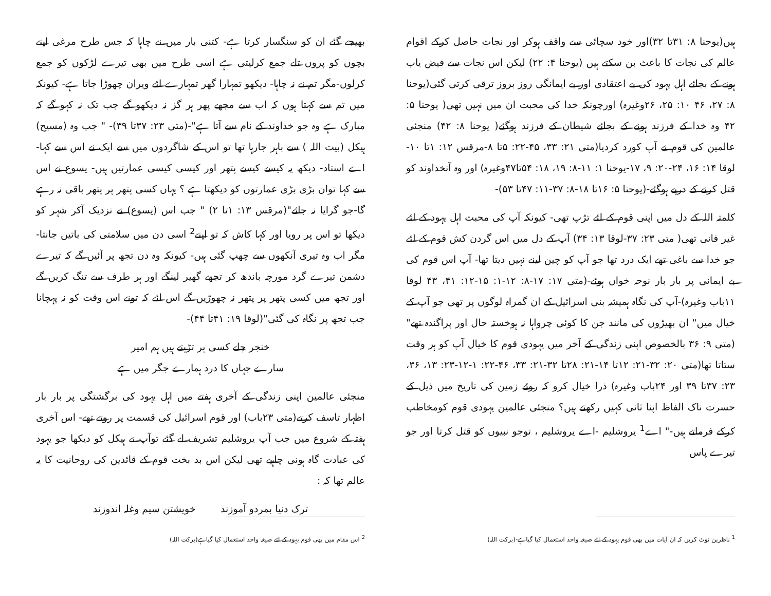ہیں(یوحنا ۸: ۳۱تا ۳۲)اور خود سچائی سے واقف ہوکر اور نجات حاصل کرکے اقوام عالم کی نجات کا باعث بن سکتے ہیں (یوحنا ۴: ۲۲) لیکن اس نجات سے فیض یاب ہونے کے بجائے اہل یہود کی بے اعتقادی اور بے ایمانگی روز بروز ترقی کرتی گئی(یوحنا ۸: ۲۷، ۴۶ ۱۰: ۲۵، ۲۶وغیرہ) اورچونکہ خدا کی محبت ان میں نہیں تھی( یوحنا ۵: ۴۲ وہ خدا کے فرزند ہونے کے بجائے شیطان کے فرزند ہوگئے( یوحنا ۸: ۴۲) منجئی عالمین کی قوم نے آپ کورد کردیا(متی ۲۱: ۳۳، ۴۵-۲۲: ۵تا ۸-مرقس ۱۲: ۱تا ۱۰-لوقا ۱۴: ۱۶، ۲۴-۲۰: ۹، ۱۷-یوحنا ۱: ۱۱-۸: ۱۹، ۱۸: ۵۴تا۴۷وغیرہ) اور وہ آنخداوند کو قتل کرنے کے درپے ہوگئے-(یوحنا ۵: ۱۶تا ۱۸-۸: ۳۷-۱۱: ۴۷تا ۵۳)-
کلمتہ اللہ کے دل میں اپنی قوم کے لئے تڑپ تھی- کیونکہ آپ کی محبت اہل یہود کے لئے غیر فانی تھی( متی ۲۳: ۳۷-لوقا ۱۳: ۳۴) آپ کے دل میں اس گردن کش قوم کے لئے جو خدا سے باغی تھے ایک درد تھا جو آپ کو چین لینے نہیں دیتا تھا- آپ اس قوم کی بے ایمانی پر بار بار نوحہ خواں ہوئے-(متی ۱۷: ۱۷-۸: ۱۲-۱: ۱۵-۱۲: ۴۱، ۴۳ لوقا ۱۱باب وغیرہ)-آپ کی نگاہ ہمیشہ بنی اسرائیل کے ان گمراہ لوگوں پر تھی جو آپ کے خیال میں" ان بھیڑوں کی مانند جن کا کوئی چرواہا نہ ہوخستہ حال اور پراگندہ تھے"(متی ۹: ۳۶ بالخصوص اپنی زندگی کے آخر میں یہودی قوم کا خیال آپ کو ہر وقت ستاتا تھا(متی ۲۰: ۳۲-۲۱: ۱۲تا ۱۴-۲۱: ۲۸تا ۳۲-۲۱: ۳۳، ۴۶-۲۲: ۱-۱۲-۲۳: ۱۳، ۳۶، ۲۳: ۳۷تا ۳۹ اور ۲۴باب وغیرہ) ذرا خیال کرو کہ روئے زمین کی تاریخ میں ذیل کے حسرت ناک الفاظ اپنا ثانی کہیں رکھتے ہیں؟ منجئی عالمین یہودی قوم کومخاطب کرکے فرماتے ہیں-" اے<sup>1</sup> یروشلیم -اے یروشلیم ، توجو نبیوں کو قتل کرتا اور جو تیرے پاس
<sup>1</sup> ناظرین نوٹ کریں کہ ان آیات میں بھی قوم یہود کے لئے صیغہ واحد استعمال کیا گیاہے-(برکت اللہ)
بھیجے گئے ان کو سنگسار کرتا ہے- کتنی بار میں نے چاہا کہ جس طرح مرغی اپنے بچوں کو پروں تلے جمع کرلیتی ہے اسی طرح میں بھی تیرے لڑکوں کو جمع کرلوں-مگر تم نے نہ چاہا- دیکھو تمہارا گھر تمہارے لئے ویران چھوڑا جاتا ہے- کیونکہ میں تم سے کہتا ہوں کہ اب سے مجھے پھر ہر گز نہ دیکھو گے جب تک نہ کہو گے کہ مبارک ہے وہ جو خداوند کے نام سے آتا ہے"-(متی ۲۳: ۳۷تا ۳۹)- " جب وہ (مسیح) ہیکل (بیت اللہ ) سے باہر جارہا تھا تو اس کے شاگردوں میں سے ایک نے اس سے کہا- اے استاد- دیکھ یہ کیسے کیسے پتھر اور کیسی کیسی عمارتیں ہیں- یسوع نے اس سے کہا توان بڑی بڑی عمارتوں کو دیکھتا ہے ؟ یہاں کسی پتھر پر پتھر باقی نہ رہے گا-جو گرایا نہ جائے"(مرقس ۱۳: ۱تا ۲) " جب اس (یسوع) نے نزدیک آکر شہر کو دیکھا تو اس پر رویا اور کہا کاش کہ تو اپنے<sup>2</sup> اسی دن میں سلامتی کی باتیں جانتا- مگر اب وہ تیری آنکھوں سے چھپ گئی ہیں- کیونکہ وہ دن تجھ پر آئیں گے کہ تیرے دشمن تیرے گرد مورچہ باندھ کر تجھے گھیر لینگے اور ہر طرف سے تنگ کریں گے اور تجھ میں کسی پتھر پر پتھر نہ چھوڑیں گے اس لئے کہ تونے اس وقت کو نہ پہچانا جب تجھ پر نگاہ کی گئی"(لوقا ۱۹: ۴۱تا ۴۴)-
خنجر چلے کسی پر تڑپتے ہیں ہم امیر
سارے جہاں کا درد ہمارے جگر میں ہے
منجئی عالمین اپنی زندگی کے آخری ہفتے میں اہل یہود کی برگشتگی پر بار بار اظہار تاسف کرتے(متی ۲۳باب) اور قوم اسرائیل کی قسمت پر روتے تھے- اس آخری ہفتہ کے شروع میں جب آپ یروشلیم تشریف لے گئے توآپ نے ہیکل کو دیکھا جو یہود کی عبادت گاہ ہونی چاہیے تھی لیکن اس بد بخت قوم کے قائدین کی روحانیت کا یہ عالم تھا کہ :
ترک دنیا بمردو آموزند خویشتن سیم وغلہ اندوزند
<sup>2</sup> اس مقام میں بھی قوم یہود کے لئے صیغہ واحد استعمال کیا گیاہے(برکت اللہ)